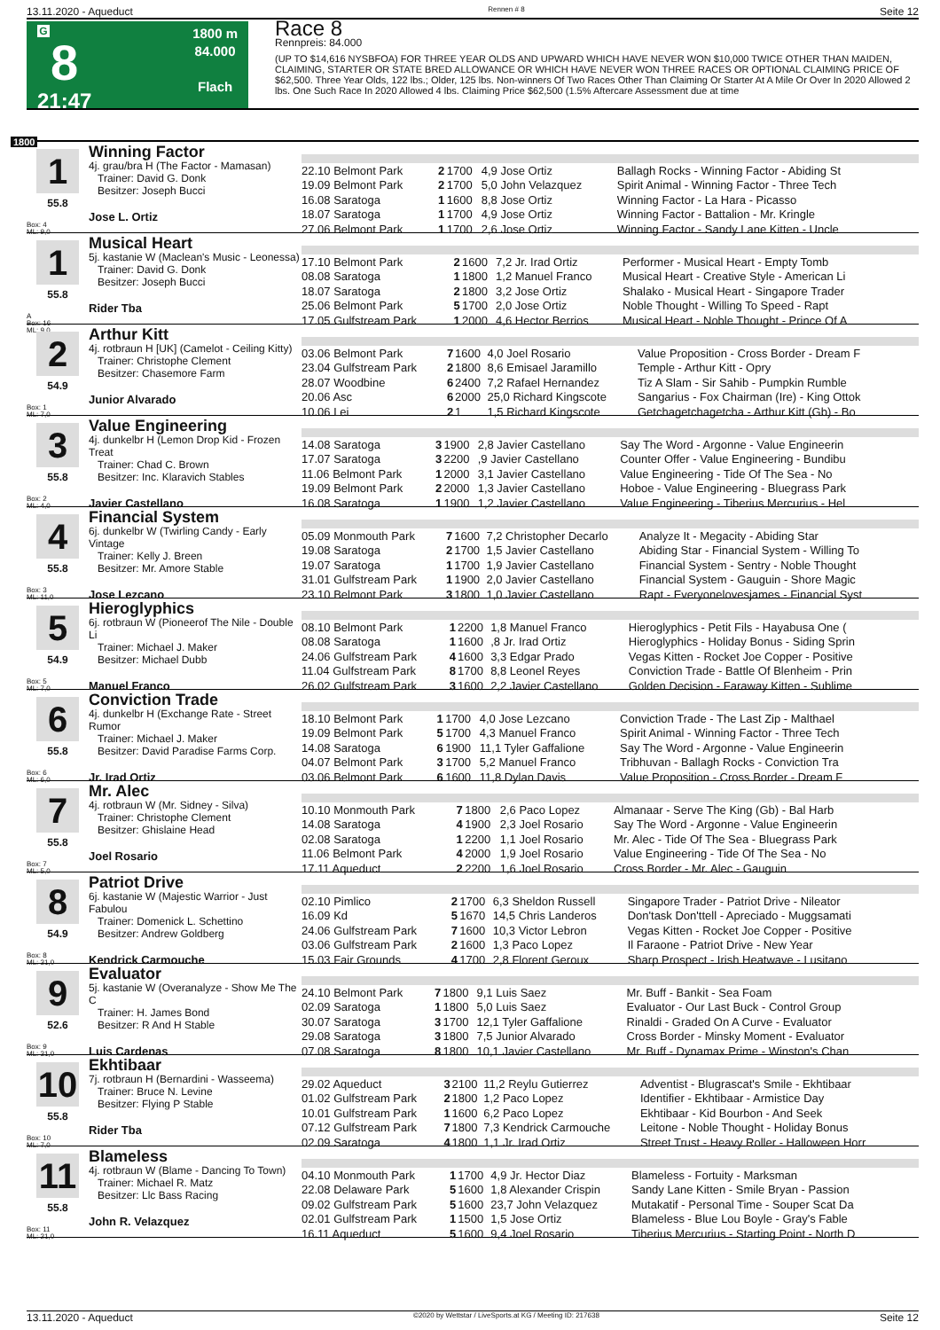13.11.2020 - Aqueduct Rennen # 8 Seite 12
G
8
21:47
1800 m
84.000
Flach
Race 8
Rennpreis: 84.000
(UP TO $14,616 NYSBFOA) FOR THREE YEAR OLDS AND UPWARD WHICH HAVE NEVER WON $10,000 TWICE OTHER THAN MAIDEN, CLAIMING, STARTER OR STATE BRED ALLOWANCE OR WHICH HAVE NEVER WON THREE RACES OR OPTIONAL CLAIMING PRICE OF $62,500. Three Year Olds, 122 lbs.; Older, 125 lbs. Non-winners Of Two Races Other Than Claiming Or Starter At A Mile Or Over In 2020 Allowed 2 lbs. One Such Race In 2020 Allowed 4 lbs. Claiming Price $62,500 (1.5% Aftercare Assessment due at time
1800
1
55.8
Box: 4
ML: 9,0
Winning Factor
4j. grau/bra H (The Factor - Mamasan)
Trainer: David G. Donk
Besitzer: Joseph Bucci
Jose L. Ortiz
| 22.10 Belmont Park | 2 | 1700 | 4,9 Jose Ortiz | Ballagh Rocks - Winning Factor - Abiding St |
| 19.09 Belmont Park | 2 | 1700 | 5,0 John Velazquez | Spirit Animal - Winning Factor - Three Tech |
| 16.08 Saratoga | 1 | 1600 | 8,8 Jose Ortiz | Winning Factor - La Hara - Picasso |
| 18.07 Saratoga | 1 | 1700 | 4,9 Jose Ortiz | Winning Factor - Battalion - Mr. Kringle |
| 27.06 Belmont Park | 1 | 1700 | 2,6 Jose Ortiz | Winning Factor - Sandy Lane Kitten - Uncle |
1
55.8
A
Box: 16
ML: 9,0
Musical Heart
5j. kastanie W (Maclean's Music - Leonessa)
Trainer: David G. Donk
Besitzer: Joseph Bucci
Rider Tba
| 17.10 Belmont Park | 2 | 1600 | 7,2 Jr. Irad Ortiz | Performer - Musical Heart - Empty Tomb |
| 08.08 Saratoga | 1 | 1800 | 1,2 Manuel Franco | Musical Heart - Creative Style - American Li |
| 18.07 Saratoga | 2 | 1800 | 3,2 Jose Ortiz | Shalako - Musical Heart - Singapore Trader |
| 25.06 Belmont Park | 5 | 1700 | 2,0 Jose Ortiz | Noble Thought - Willing To Speed - Rapt |
| 17.05 Gulfstream Park | 1 | 2000 | 4,6 Hector Berrios | Musical Heart - Noble Thought - Prince Of A |
2
54.9
Box: 1
ML: 7,0
Arthur Kitt
4j. rotbraun H [UK] (Camelot - Ceiling Kitty)
Trainer: Christophe Clement
Besitzer: Chasemore Farm
Junior Alvarado
| 03.06 Belmont Park | 7 | 1600 | 4,0 Joel Rosario | Value Proposition - Cross Border - Dream F |
| 23.04 Gulfstream Park | 2 | 1800 | 8,6 Emisael Jaramillo | Temple - Arthur Kitt - Opry |
| 28.07 Woodbine | 6 | 2400 | 7,2 Rafael Hernandez | Tiz A Slam - Sir Sahib - Pumpkin Rumble |
| 20.06 Asc | 6 | 2000 | 25,0 Richard Kingscote | Sangarius - Fox Chairman (Ire) - King Ottok |
| 10.06 Lei | 2 | 1 | 1,5 Richard Kingscote | Getchagetchagetcha - Arthur Kitt (Gb) - Bo |
3
55.8
Box: 2
ML: 4,0
Value Engineering
4j. dunkelbr H (Lemon Drop Kid - Frozen Treat
Trainer: Chad C. Brown
Besitzer: Inc. Klaravich Stables
Javier Castellano
| 14.08 Saratoga | 3 | 1900 | 2,8 Javier Castellano | Say The Word - Argonne - Value Engineerin |
| 17.07 Saratoga | 3 | 2200 | ,9 Javier Castellano | Counter Offer - Value Engineering - Bundibu |
| 11.06 Belmont Park | 1 | 2000 | 3,1 Javier Castellano | Value Engineering - Tide Of The Sea - No |
| 19.09 Belmont Park | 2 | 2000 | 1,3 Javier Castellano | Hoboe - Value Engineering - Bluegrass Park |
| 16.08 Saratoga | 1 | 1900 | 1,2 Javier Castellano | Value Engineering - Tiberius Mercurius - Hel |
4
55.8
Box: 3
ML: 11,0
Financial System
6j. dunkelbr W (Twirling Candy - Early Vintage
Trainer: Kelly J. Breen
Besitzer: Mr. Amore Stable
Jose Lezcano
| 05.09 Monmouth Park | 7 | 1600 | 7,2 Christopher Decarlo | Analyze It - Megacity - Abiding Star |
| 19.08 Saratoga | 2 | 1700 | 1,5 Javier Castellano | Abiding Star - Financial System - Willing To |
| 19.07 Saratoga | 1 | 1700 | 1,9 Javier Castellano | Financial System - Sentry - Noble Thought |
| 31.01 Gulfstream Park | 1 | 1900 | 2,0 Javier Castellano | Financial System - Gauguin - Shore Magic |
| 23.10 Belmont Park | 3 | 1800 | 1,0 Javier Castellano | Rapt - Everyonelovesjames - Financial Syst |
5
54.9
Box: 5
ML: 7,0
Hieroglyphics
6j. rotbraun W (Pioneerof The Nile - Double Li
Trainer: Michael J. Maker
Besitzer: Michael Dubb
Manuel Franco
| 08.10 Belmont Park | 1 | 2200 | 1,8 Manuel Franco | Hieroglyphics - Petit Fils - Hayabusa One ( |
| 08.08 Saratoga | 1 | 1600 | ,8 Jr. Irad Ortiz | Hieroglyphics - Holiday Bonus - Siding Sprin |
| 24.06 Gulfstream Park | 4 | 1600 | 3,3 Edgar Prado | Vegas Kitten - Rocket Joe Copper - Positive |
| 11.04 Gulfstream Park | 8 | 1700 | 8,8 Leonel Reyes | Conviction Trade - Battle Of Blenheim - Prin |
| 26.02 Gulfstream Park | 3 | 1600 | 2,2 Javier Castellano | Golden Decision - Faraway Kitten - Sublime |
6
55.8
Box: 6
ML: 6,0
Conviction Trade
4j. dunkelbr H (Exchange Rate - Street Rumor
Trainer: Michael J. Maker
Besitzer: David Paradise Farms Corp.
Jr. Irad Ortiz
| 18.10 Belmont Park | 1 | 1700 | 4,0 Jose Lezcano | Conviction Trade - The Last Zip - Malthael |
| 19.09 Belmont Park | 5 | 1700 | 4,3 Manuel Franco | Spirit Animal - Winning Factor - Three Tech |
| 14.08 Saratoga | 6 | 1900 | 11,1 Tyler Gaffalione | Say The Word - Argonne - Value Engineerin |
| 04.07 Belmont Park | 3 | 1700 | 5,2 Manuel Franco | Tribhuvan - Ballagh Rocks - Conviction Tra |
| 03.06 Belmont Park | 6 | 1600 | 11,8 Dylan Davis | Value Proposition - Cross Border - Dream F |
7
55.8
Box: 7
ML: 5,0
Mr. Alec
4j. rotbraun W (Mr. Sidney - Silva)
Trainer: Christophe Clement
Besitzer: Ghislaine Head
Joel Rosario
| 10.10 Monmouth Park | 7 | 1800 | 2,6 Paco Lopez | Almanaar - Serve The King (Gb) - Bal Harb |
| 14.08 Saratoga | 4 | 1900 | 2,3 Joel Rosario | Say The Word - Argonne - Value Engineerin |
| 02.08 Saratoga | 1 | 2200 | 1,1 Joel Rosario | Mr. Alec - Tide Of The Sea - Bluegrass Park |
| 11.06 Belmont Park | 4 | 2000 | 1,9 Joel Rosario | Value Engineering - Tide Of The Sea - No |
| 17.11 Aqueduct | 2 | 2200 | 1,6 Joel Rosario | Cross Border - Mr. Alec - Gauguin |
8
54.9
Box: 8
ML: 31,0
Patriot Drive
6j. kastanie W (Majestic Warrior - Just Fabulou
Trainer: Domenick L. Schettino
Besitzer: Andrew Goldberg
Kendrick Carmouche
| 02.10 Pimlico | 2 | 1700 | 6,3 Sheldon Russell | Singapore Trader - Patriot Drive - Nileator |
| 16.09 Kd | 5 | 1670 | 14,5 Chris Landeros | Don'task Don'ttell - Apreciado - Muggsamati |
| 24.06 Gulfstream Park | 7 | 1600 | 10,3 Victor Lebron | Vegas Kitten - Rocket Joe Copper - Positive |
| 03.06 Gulfstream Park | 2 | 1600 | 1,3 Paco Lopez | Il Faraone - Patriot Drive - New Year |
| 15.03 Fair Grounds | 4 | 1700 | 2,8 Florent Geroux | Sharp Prospect - Irish Heatwave - Lusitano |
9
52.6
Box: 9
ML: 31,0
Evaluator
5j. kastanie W (Overanalyze - Show Me The C
Trainer: H. James Bond
Besitzer: R And H Stable
Luis Cardenas
| 24.10 Belmont Park | 7 | 1800 | 9,1 Luis Saez | Mr. Buff - Bankit - Sea Foam |
| 02.09 Saratoga | 1 | 1800 | 5,0 Luis Saez | Evaluator - Our Last Buck - Control Group |
| 30.07 Saratoga | 3 | 1700 | 12,1 Tyler Gaffalione | Rinaldi - Graded On A Curve - Evaluator |
| 29.08 Saratoga | 3 | 1800 | 7,5 Junior Alvarado | Cross Border - Minsky Moment - Evaluator |
| 07.08 Saratoga | 8 | 1800 | 10,1 Javier Castellano | Mr. Buff - Dynamax Prime - Winston's Chan |
10
55.8
Box: 10
ML: 7,0
Ekhtibaar
7j. rotbraun H (Bernardini - Wasseema)
Trainer: Bruce N. Levine
Besitzer: Flying P Stable
Rider Tba
| 29.02 Aqueduct | 3 | 2100 | 11,2 Reylu Gutierrez | Adventist - Blugrascat's Smile - Ekhtibaar |
| 01.02 Gulfstream Park | 2 | 1800 | 1,2 Paco Lopez | Identifier - Ekhtibaar - Armistice Day |
| 10.01 Gulfstream Park | 1 | 1600 | 6,2 Paco Lopez | Ekhtibaar - Kid Bourbon - And Seek |
| 07.12 Gulfstream Park | 7 | 1800 | 7,3 Kendrick Carmouche | Leitone - Noble Thought - Holiday Bonus |
| 02.09 Saratoga | 4 | 1800 | 1,1 Jr. Irad Ortiz | Street Trust - Heavy Roller - Halloween Horr |
11
55.8
Box: 11
ML: 21,0
Blameless
4j. rotbraun W (Blame - Dancing To Town)
Trainer: Michael R. Matz
Besitzer: Llc Bass Racing
John R. Velazquez
| 04.10 Monmouth Park | 1 | 1700 | 4,9 Jr. Hector Diaz | Blameless - Fortuity - Marksman |
| 22.08 Delaware Park | 5 | 1600 | 1,8 Alexander Crispin | Sandy Lane Kitten - Smile Bryan - Passion |
| 09.02 Gulfstream Park | 5 | 1600 | 23,7 John Velazquez | Mutakatif - Personal Time - Souper Scat Da |
| 02.01 Gulfstream Park | 1 | 1500 | 1,5 Jose Ortiz | Blameless - Blue Lou Boyle - Gray's Fable |
| 16.11 Aqueduct | 5 | 1600 | 9,4 Joel Rosario | Tiberius Mercurius - Starting Point - North D |
13.11.2020 - Aqueduct ©2020 by Wettstar / LiveSports.at KG / Meeting ID: 217638 Seite 12